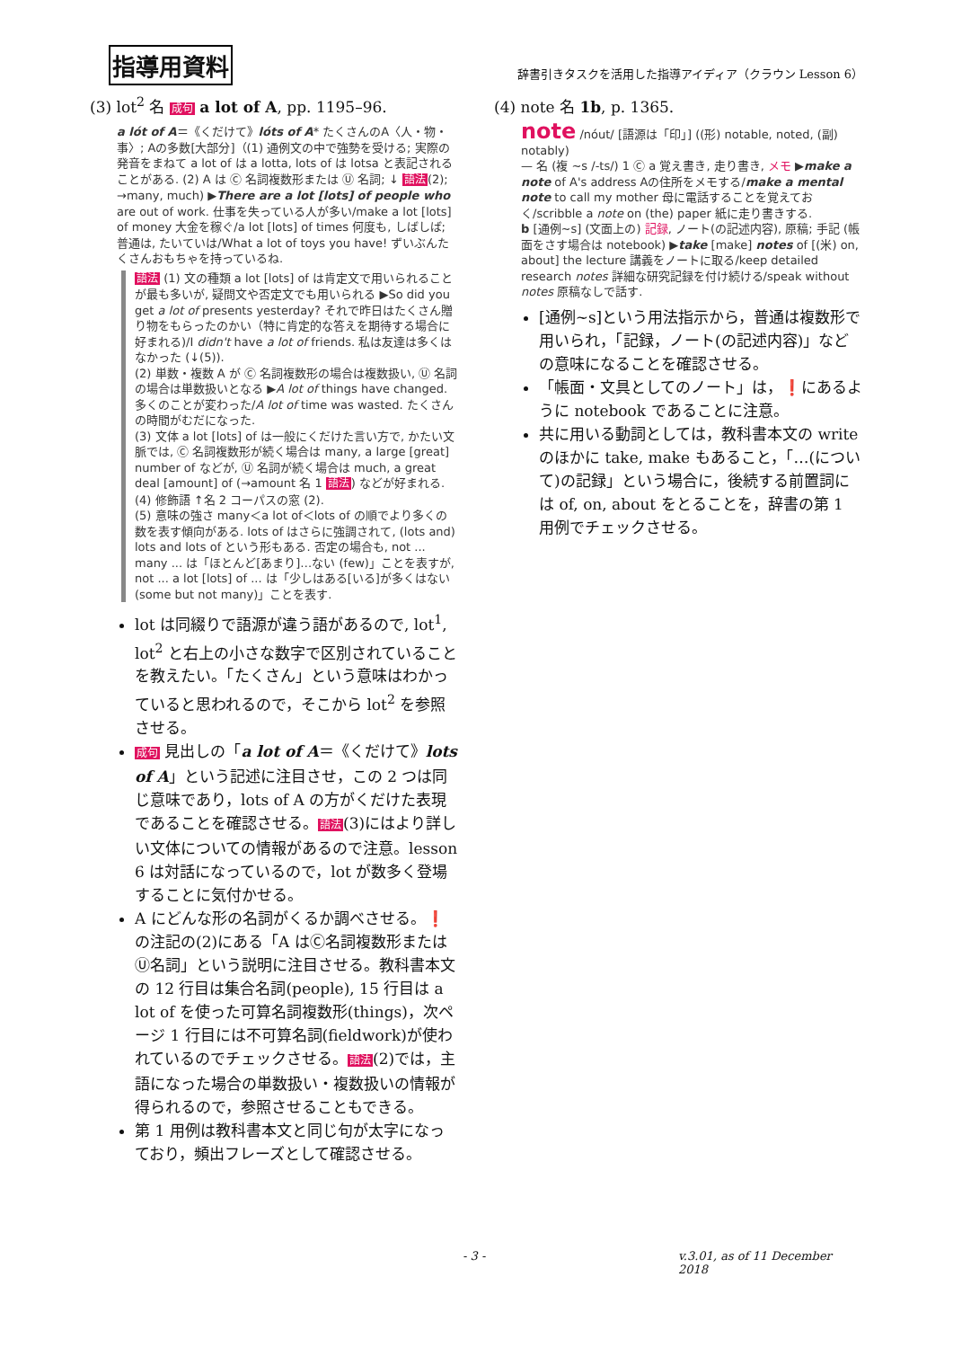指導用資料
辞書引きタスクを活用した指導アイディア（クラウン Lesson 6）
(3) lot<sup>2</sup> 名 成句 a lot of A, pp. 1195–96.
a lót of A＝《くだけて》lóts of A* たくさんのA〈人・物・事〉; Aの多数[大部分]（(1) 通例文の中で強勢を受ける; 実際の発音をまねて a lot of は a lotta, lots of は lotsa と表記されることがある. (2) A は Ⓒ 名詞複数形または Ⓤ 名詞; ↓ 語法(2); →many, much) ▶There are a lot [lots] of people who are out of work. 仕事を失っている人が多い/make a lot [lots] of money 大金を稼ぐ/a lot [lots] of times 何度も, しばしば; 普通は, たいていは/What a lot of toys you have! ずいぶんたくさんおもちゃを持っているね.
語法 (1) 文の種類 a lot [lots] of は肯定文で用いられることが最も多いが, 疑問文や否定文でも用いられる ▶So did you get a lot of presents yesterday? それで昨日はたくさん贈り物をもらったのかい（特に肯定的な答えを期待する場合に好まれる)/I didn't have a lot of friends. 私は友達は多くはなかった (↓(5)).
(2) 単数・複数 A が Ⓒ 名詞複数形の場合は複数扱い, Ⓤ 名詞の場合は単数扱いとなる ▶A lot of things have changed. 多くのことが変わった/A lot of time was wasted. たくさんの時間がむだになった.
(3) 文体 a lot [lots] of は一般にくだけた言い方で, かたい文脈では, Ⓒ 名詞複数形が続く場合は many, a large [great] number of などが, Ⓤ 名詞が続く場合は much, a great deal [amount] of (→amount 名 1 語法) などが好まれる.
(4) 修飾語 ↑名 2 コーパスの窓 (2).
(5) 意味の強さ many＜a lot of＜lots of の順でより多くの数を表す傾向がある. lots of はさらに強調されて, (lots and) lots and lots of という形もある. 否定の場合も, not ... many ... は「ほとんど[あまり]…ない (few)」ことを表すが, not ... a lot [lots] of ... は「少しはある[いる]が多くはない (some but not many)」ことを表す.
lot は同綴りで語源が違う語があるので, lot<sup>1</sup>, lot<sup>2</sup> と右上の小さな数字で区別されていることを教えたい。「たくさん」という意味はわかっていると思われるので，そこから lot<sup>2</sup> を参照させる。
成句 見出しの「a lot of A＝《くだけて》lots of A」という記述に注目させ，この 2 つは同じ意味であり，lots of A の方がくだけた表現であることを確認させる。語法(3)にはより詳しい文体についての情報があるので注意。lesson 6 は対話になっているので，lot が数多く登場することに気付かせる。
A にどんな形の名詞がくるか調べさせる。❗の注記の(2)にある「A はⒸ名詞複数形またはⓊ名詞」という説明に注目させる。教科書本文の 12 行目は集合名詞(people), 15 行目は a lot of を使った可算名詞複数形(things)，次ページ 1 行目には不可算名詞(fieldwork)が使われているのでチェックさせる。語法(2)では，主語になった場合の単数扱い・複数扱いの情報が得られるので，参照させることもできる。
第 1 用例は教科書本文と同じ句が太字になっており，頻出フレーズとして確認させる。
(4) note 名 1b, p. 1365.
note /nóut/ [語源は「印」] ((形) notable, noted, (副) notably)
— 名 (複 ~s /-ts/) 1 Ⓒ a 覚え書き, 走り書き, メモ ▶make a note of A's address Aの住所をメモする/make a mental note to call my mother 母に電話することを覚えておく/scribble a note on (the) paper 紙に走り書きする.
b [通例~s] (文面上の) 記録, ノート(の記述内容), 原稿; 手記 (帳面をさす場合は notebook) ▶take [make] notes of [(米) on, about] the lecture 講義をノートに取る/keep detailed research notes 詳細な研究記録を付け続ける/speak without notes 原稿なしで話す.
[通例~s]という用法指示から，普通は複数形で用いられ，「記録，ノート(の記述内容)」などの意味になることを確認させる。
「帳面・文具としてのノート」は，❗にあるように notebook であることに注意。
共に用いる動詞としては，教科書本文の write のほかに take, make もあること，「…(について)の記録」という場合に，後続する前置詞には of, on, about をとることを，辞書の第 1 用例でチェックさせる。
- 3 - v.3.01, as of 11 December 2018